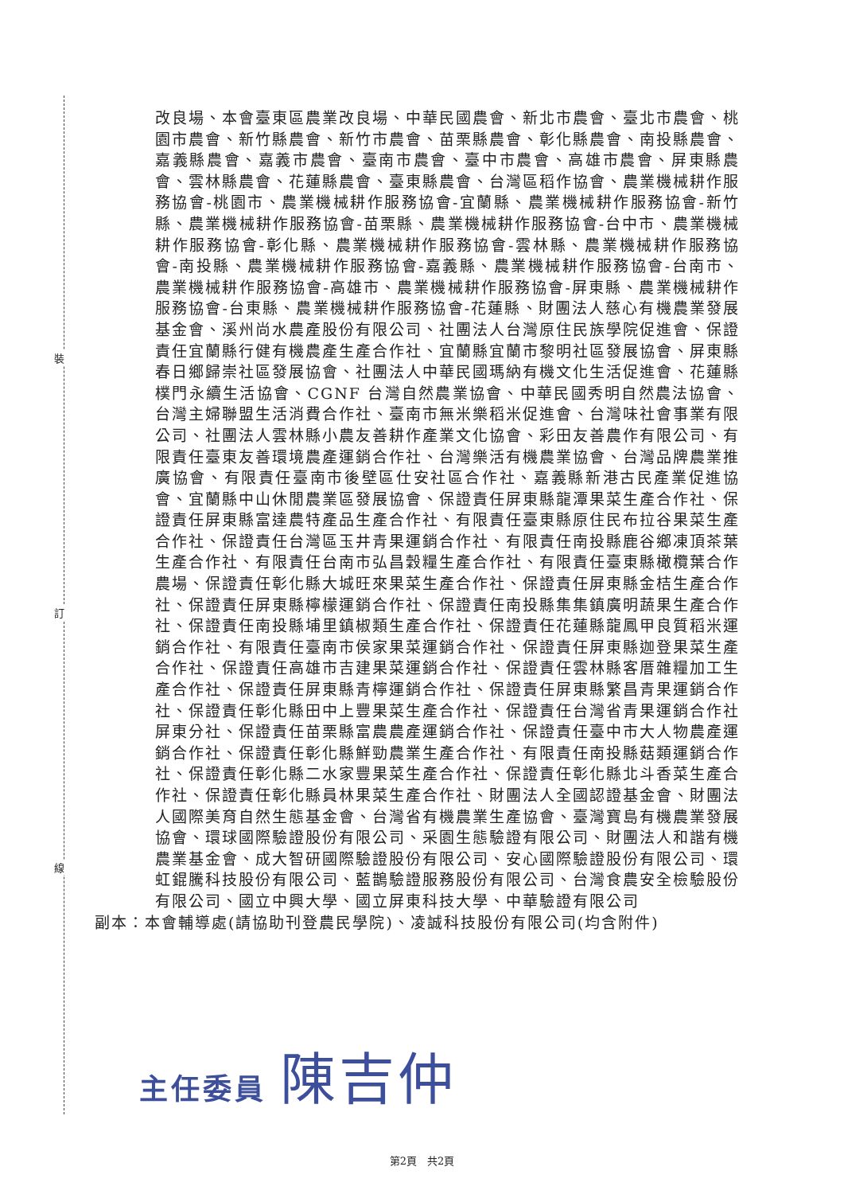裝
訂
線
改良場、本會臺東區農業改良場、中華民國農會、新北市農會、臺北市農會、桃園市農會、新竹縣農會、新竹市農會、苗栗縣農會、彰化縣農會、南投縣農會、嘉義縣農會、嘉義市農會、臺南市農會、臺中市農會、高雄市農會、屏東縣農會、雲林縣農會、花蓮縣農會、臺東縣農會、台灣區稻作協會、農業機械耕作服務協會-桃園市、農業機械耕作服務協會-宜蘭縣、農業機械耕作服務協會-新竹縣、農業機械耕作服務協會-苗栗縣、農業機械耕作服務協會-台中市、農業機械耕作服務協會-彰化縣、農業機械耕作服務協會-雲林縣、農業機械耕作服務協會-南投縣、農業機械耕作服務協會-嘉義縣、農業機械耕作服務協會-台南市、農業機械耕作服務協會-高雄市、農業機械耕作服務協會-屏東縣、農業機械耕作服務協會-台東縣、農業機械耕作服務協會-花蓮縣、財團法人慈心有機農業發展基金會、溪州尚水農產股份有限公司、社團法人台灣原住民族學院促進會、保證責任宜蘭縣行健有機農產生產合作社、宜蘭縣宜蘭市黎明社區發展協會、屏東縣春日鄉歸崇社區發展協會、社團法人中華民國瑪納有機文化生活促進會、花蓮縣樸門永續生活協會、CGNF 台灣自然農業協會、中華民國秀明自然農法協會、台灣主婦聯盟生活消費合作社、臺南市無米樂稻米促進會、台灣味社會事業有限公司、社團法人雲林縣小農友善耕作產業文化協會、彩田友善農作有限公司、有限責任臺東友善環境農產運銷合作社、台灣樂活有機農業協會、台灣品牌農業推廣協會、有限責任臺南市後壁區仕安社區合作社、嘉義縣新港古民產業促進協會、宜蘭縣中山休閒農業區發展協會、保證責任屏東縣龍潭果菜生產合作社、保證責任屏東縣富達農特產品生產合作社、有限責任臺東縣原住民布拉谷果菜生產合作社、保證責任台灣區玉井青果運銷合作社、有限責任南投縣鹿谷鄉凍頂茶葉生產合作社、有限責任台南市弘昌穀糧生產合作社、有限責任臺東縣橄欖葉合作農場、保證責任彰化縣大城旺來果菜生產合作社、保證責任屏東縣金桔生產合作社、保證責任屏東縣檸檬運銷合作社、保證責任南投縣集集鎮廣明蔬果生產合作社、保證責任南投縣埔里鎮椒類生產合作社、保證責任花蓮縣龍鳳甲良質稻米運銷合作社、有限責任臺南市侯家果菜運銷合作社、保證責任屏東縣迦登果菜生產合作社、保證責任高雄市吉建果菜運銷合作社、保證責任雲林縣客厝雜糧加工生產合作社、保證責任屏東縣青檸運銷合作社、保證責任屏東縣繁昌青果運銷合作社、保證責任彰化縣田中上豐果菜生產合作社、保證責任台灣省青果運銷合作社屏東分社、保證責任苗栗縣富農農產運銷合作社、保證責任臺中市大人物農產運銷合作社、保證責任彰化縣鮮勁農業生產合作社、有限責任南投縣菇類運銷合作社、保證責任彰化縣二水家豐果菜生產合作社、保證責任彰化縣北斗香菜生產合作社、保證責任彰化縣員林果菜生產合作社、財團法人全國認證基金會、財團法人國際美育自然生態基金會、台灣省有機農業生產協會、臺灣寶島有機農業發展協會、環球國際驗證股份有限公司、采園生態驗證有限公司、財團法人和諧有機農業基金會、成大智研國際驗證股份有限公司、安心國際驗證股份有限公司、環虹錕騰科技股份有限公司、藍鵲驗證服務股份有限公司、台灣食農安全檢驗股份有限公司、國立中興大學、國立屏東科技大學、中華驗證有限公司
副本：本會輔導處(請協助刊登農民學院)、凌誠科技股份有限公司(均含附件)
主任委員 陳吉仲
第2頁　共2頁